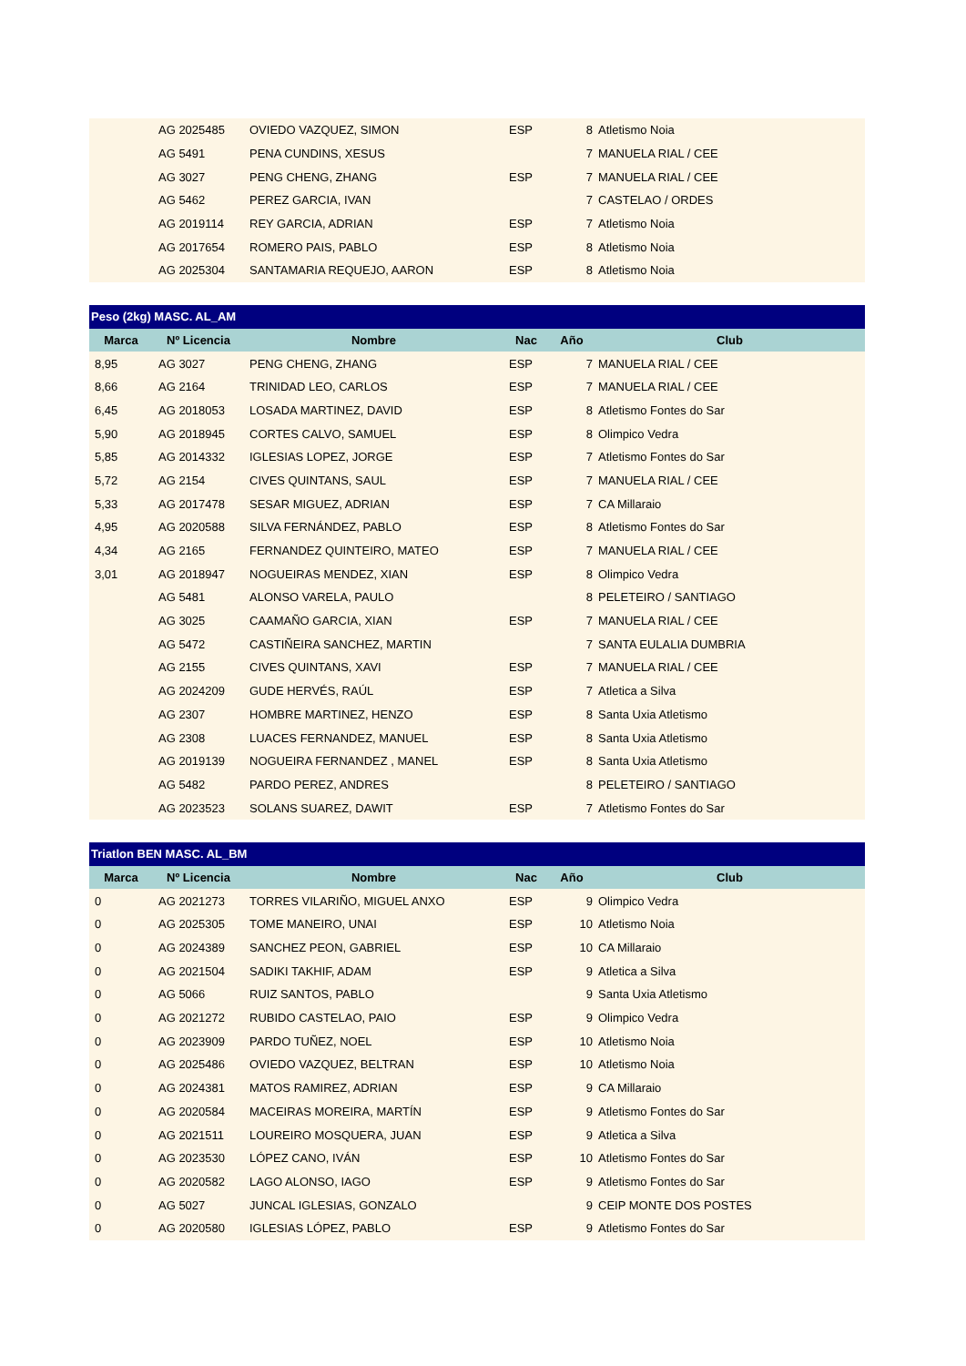| | AG 2025485 | OVIEDO VAZQUEZ, SIMON | ESP | 8 | Atletismo Noia |
| | AG 5491 | PENA CUNDINS, XESUS | | 7 | MANUELA RIAL / CEE |
| | AG 3027 | PENG CHENG, ZHANG | ESP | 7 | MANUELA RIAL / CEE |
| | AG 5462 | PEREZ GARCIA, IVAN | | 7 | CASTELAO / ORDES |
| | AG 2019114 | REY GARCIA, ADRIAN | ESP | 7 | Atletismo Noia |
| | AG 2017654 | ROMERO PAIS, PABLO | ESP | 8 | Atletismo Noia |
| | AG 2025304 | SANTAMARIA REQUEJO, AARON | ESP | 8 | Atletismo Noia |
| Peso (2kg) MASC. AL_AM | | | | | |
| Marca | Nº Licencia | Nombre | Nac | Año | Club |
| 8,95 | AG 3027 | PENG CHENG, ZHANG | ESP | 7 | MANUELA RIAL / CEE |
| 8,66 | AG 2164 | TRINIDAD LEO, CARLOS | ESP | 7 | MANUELA RIAL / CEE |
| 6,45 | AG 2018053 | LOSADA MARTINEZ, DAVID | ESP | 8 | Atletismo Fontes do Sar |
| 5,90 | AG 2018945 | CORTES CALVO, SAMUEL | ESP | 8 | Olimpico Vedra |
| 5,85 | AG 2014332 | IGLESIAS LOPEZ, JORGE | ESP | 7 | Atletismo Fontes do Sar |
| 5,72 | AG 2154 | CIVES QUINTANS, SAUL | ESP | 7 | MANUELA RIAL / CEE |
| 5,33 | AG 2017478 | SESAR MIGUEZ, ADRIAN | ESP | 7 | CA Millaraio |
| 4,95 | AG 2020588 | SILVA FERNÁNDEZ, PABLO | ESP | 8 | Atletismo Fontes do Sar |
| 4,34 | AG 2165 | FERNANDEZ QUINTEIRO, MATEO | ESP | 7 | MANUELA RIAL / CEE |
| 3,01 | AG 2018947 | NOGUEIRAS MENDEZ, XIAN | ESP | 8 | Olimpico Vedra |
| | AG 5481 | ALONSO VARELA, PAULO | | 8 | PELETEIRO / SANTIAGO |
| | AG 3025 | CAAMAÑO GARCIA, XIAN | ESP | 7 | MANUELA RIAL / CEE |
| | AG 5472 | CASTIÑEIRA SANCHEZ, MARTIN | | 7 | SANTA EULALIA DUMBRIA |
| | AG 2155 | CIVES QUINTANS, XAVI | ESP | 7 | MANUELA RIAL / CEE |
| | AG 2024209 | GUDE HERVÉS, RAÚL | ESP | 7 | Atletica a Silva |
| | AG 2307 | HOMBRE MARTINEZ, HENZO | ESP | 8 | Santa Uxia Atletismo |
| | AG 2308 | LUACES FERNANDEZ, MANUEL | ESP | 8 | Santa Uxia Atletismo |
| | AG 2019139 | NOGUEIRA FERNANDEZ , MANEL | ESP | 8 | Santa Uxia Atletismo |
| | AG 5482 | PARDO PEREZ, ANDRES | | 8 | PELETEIRO / SANTIAGO |
| | AG 2023523 | SOLANS SUAREZ, DAWIT | ESP | 7 | Atletismo Fontes do Sar |
| Triatlon BEN MASC. AL_BM | | | | | |
| Marca | Nº Licencia | Nombre | Nac | Año | Club |
| 0 | AG 2021273 | TORRES VILARIÑO, MIGUEL ANXO | ESP | 9 | Olimpico Vedra |
| 0 | AG 2025305 | TOME MANEIRO, UNAI | ESP | 10 | Atletismo Noia |
| 0 | AG 2024389 | SANCHEZ PEON, GABRIEL | ESP | 10 | CA Millaraio |
| 0 | AG 2021504 | SADIKI TAKHIF, ADAM | ESP | 9 | Atletica a Silva |
| 0 | AG 5066 | RUIZ SANTOS, PABLO | | 9 | Santa Uxia Atletismo |
| 0 | AG 2021272 | RUBIDO CASTELAO, PAIO | ESP | 9 | Olimpico Vedra |
| 0 | AG 2023909 | PARDO TUÑEZ, NOEL | ESP | 10 | Atletismo Noia |
| 0 | AG 2025486 | OVIEDO VAZQUEZ, BELTRAN | ESP | 10 | Atletismo Noia |
| 0 | AG 2024381 | MATOS RAMIREZ, ADRIAN | ESP | 9 | CA Millaraio |
| 0 | AG 2020584 | MACEIRAS MOREIRA, MARTÍN | ESP | 9 | Atletismo Fontes do Sar |
| 0 | AG 2021511 | LOUREIRO MOSQUERA, JUAN | ESP | 9 | Atletica a Silva |
| 0 | AG 2023530 | LÓPEZ CANO, IVÁN | ESP | 10 | Atletismo Fontes do Sar |
| 0 | AG 2020582 | LAGO ALONSO, IAGO | ESP | 9 | Atletismo Fontes do Sar |
| 0 | AG 5027 | JUNCAL IGLESIAS, GONZALO | | 9 | CEIP MONTE DOS POSTES |
| 0 | AG 2020580 | IGLESIAS LÓPEZ, PABLO | ESP | 9 | Atletismo Fontes do Sar |